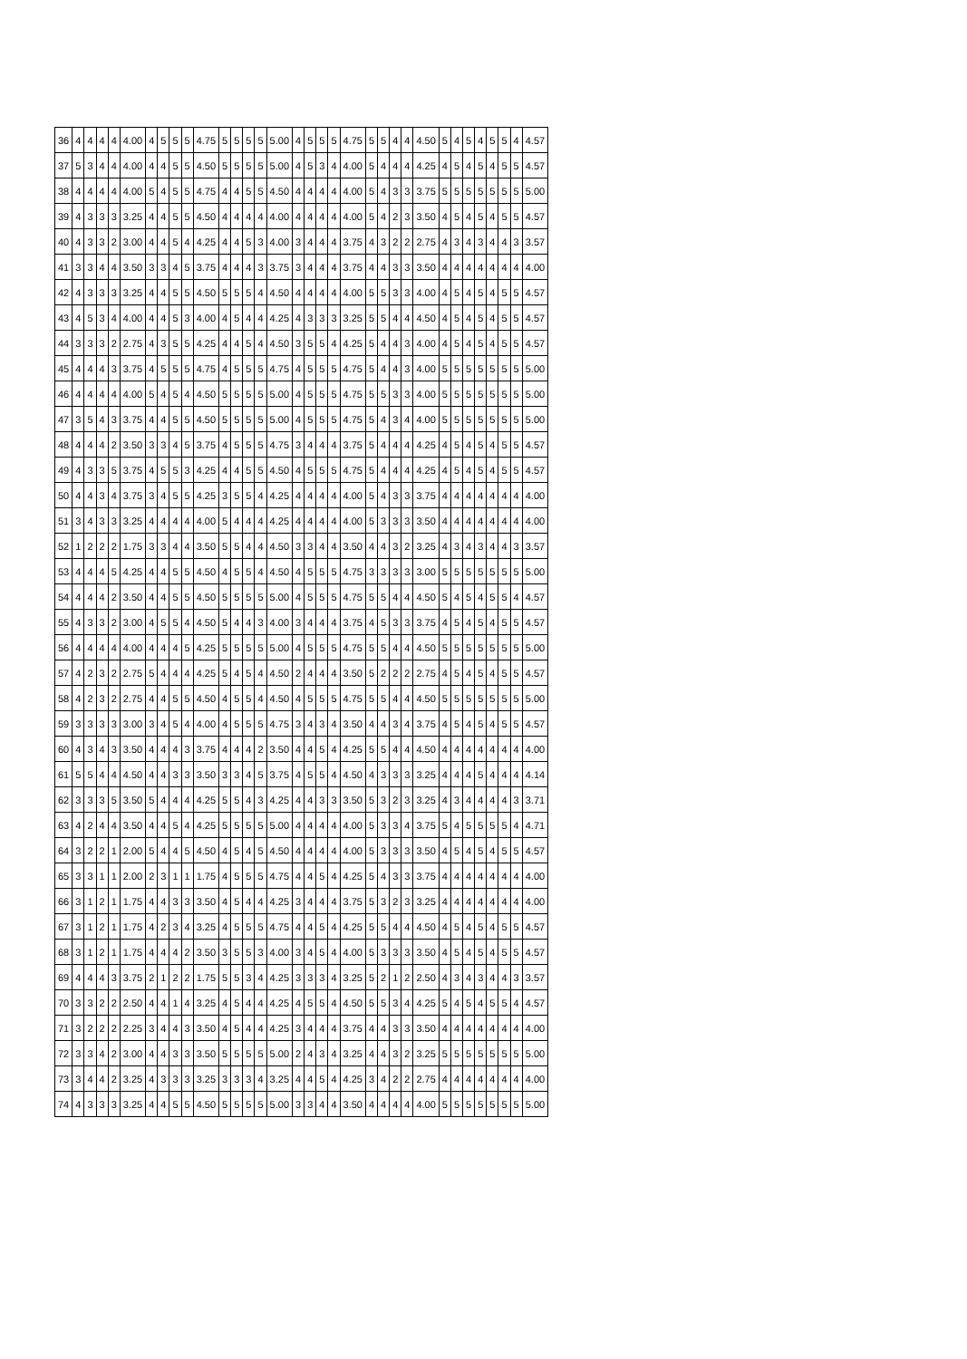| 36 | 4 | 4 | 4 | 4 | 4.00 | 4 | 5 | 5 | 5 | 4.75 | 5 | 5 | 5 | 5 | 5.00 | 4 | 5 | 5 | 5 | 4.75 | 5 | 5 | 4 | 4 | 4.50 | 5 | 4 | 5 | 4 | 5 | 5 | 4 | 4.57 |
| 37 | 5 | 3 | 4 | 4 | 4.00 | 4 | 4 | 5 | 5 | 4.50 | 5 | 5 | 5 | 5 | 5.00 | 4 | 5 | 3 | 4 | 4.00 | 5 | 4 | 4 | 4 | 4.25 | 4 | 5 | 4 | 5 | 4 | 5 | 5 | 4.57 |
| 38 | 4 | 4 | 4 | 4 | 4.00 | 5 | 4 | 5 | 5 | 4.75 | 4 | 4 | 5 | 5 | 4.50 | 4 | 4 | 4 | 4 | 4.00 | 5 | 4 | 3 | 3 | 3.75 | 5 | 5 | 5 | 5 | 5 | 5 | 5 | 5.00 |
| 39 | 4 | 3 | 3 | 3 | 3.25 | 4 | 4 | 5 | 5 | 4.50 | 4 | 4 | 4 | 4 | 4.00 | 4 | 4 | 4 | 4 | 4.00 | 5 | 4 | 2 | 3 | 3.50 | 4 | 5 | 4 | 5 | 4 | 5 | 5 | 4.57 |
| 40 | 4 | 3 | 3 | 2 | 3.00 | 4 | 4 | 5 | 4 | 4.25 | 4 | 4 | 5 | 3 | 4.00 | 3 | 4 | 4 | 4 | 3.75 | 4 | 3 | 2 | 2 | 2.75 | 4 | 3 | 4 | 3 | 4 | 4 | 3 | 3.57 |
| 41 | 3 | 3 | 4 | 4 | 3.50 | 3 | 3 | 4 | 5 | 3.75 | 4 | 4 | 4 | 3 | 3.75 | 3 | 4 | 4 | 4 | 3.75 | 4 | 4 | 3 | 3 | 3.50 | 4 | 4 | 4 | 4 | 4 | 4 | 4 | 4.00 |
| 42 | 4 | 3 | 3 | 3 | 3.25 | 4 | 4 | 5 | 5 | 4.50 | 5 | 5 | 5 | 4 | 4.50 | 4 | 4 | 4 | 4 | 4.00 | 5 | 5 | 3 | 3 | 4.00 | 4 | 5 | 4 | 5 | 4 | 5 | 5 | 4.57 |
| 43 | 4 | 5 | 3 | 4 | 4.00 | 4 | 4 | 5 | 3 | 4.00 | 4 | 5 | 4 | 4 | 4.25 | 4 | 3 | 3 | 3 | 3.25 | 5 | 5 | 4 | 4 | 4.50 | 4 | 5 | 4 | 5 | 4 | 5 | 5 | 4.57 |
| 44 | 3 | 3 | 3 | 2 | 2.75 | 4 | 3 | 5 | 5 | 4.25 | 4 | 4 | 5 | 4 | 4.50 | 3 | 5 | 5 | 4 | 4.25 | 5 | 4 | 4 | 3 | 4.00 | 4 | 5 | 4 | 5 | 4 | 5 | 5 | 4.57 |
| 45 | 4 | 4 | 4 | 3 | 3.75 | 4 | 5 | 5 | 5 | 4.75 | 4 | 5 | 5 | 5 | 4.75 | 4 | 5 | 5 | 5 | 4.75 | 5 | 4 | 4 | 3 | 4.00 | 5 | 5 | 5 | 5 | 5 | 5 | 5 | 5.00 |
| 46 | 4 | 4 | 4 | 4 | 4.00 | 5 | 4 | 5 | 4 | 4.50 | 5 | 5 | 5 | 5 | 5.00 | 4 | 5 | 5 | 5 | 4.75 | 5 | 5 | 3 | 3 | 4.00 | 5 | 5 | 5 | 5 | 5 | 5 | 5 | 5.00 |
| 47 | 3 | 5 | 4 | 3 | 3.75 | 4 | 4 | 5 | 5 | 4.50 | 5 | 5 | 5 | 5 | 5.00 | 4 | 5 | 5 | 5 | 4.75 | 5 | 4 | 3 | 4 | 4.00 | 5 | 5 | 5 | 5 | 5 | 5 | 5 | 5.00 |
| 48 | 4 | 4 | 4 | 2 | 3.50 | 3 | 3 | 4 | 5 | 3.75 | 4 | 5 | 5 | 5 | 4.75 | 3 | 4 | 4 | 4 | 3.75 | 5 | 4 | 4 | 4 | 4.25 | 4 | 5 | 4 | 5 | 4 | 5 | 5 | 4.57 |
| 49 | 4 | 3 | 3 | 5 | 3.75 | 4 | 5 | 5 | 3 | 4.25 | 4 | 4 | 5 | 5 | 4.50 | 4 | 5 | 5 | 5 | 4.75 | 5 | 4 | 4 | 4 | 4.25 | 4 | 5 | 4 | 5 | 4 | 5 | 5 | 4.57 |
| 50 | 4 | 4 | 3 | 4 | 3.75 | 3 | 4 | 5 | 5 | 4.25 | 3 | 5 | 5 | 4 | 4.25 | 4 | 4 | 4 | 4 | 4.00 | 5 | 4 | 3 | 3 | 3.75 | 4 | 4 | 4 | 4 | 4 | 4 | 4 | 4.00 |
| 51 | 3 | 4 | 3 | 3 | 3.25 | 4 | 4 | 4 | 4 | 4.00 | 5 | 4 | 4 | 4 | 4.25 | 4 | 4 | 4 | 4 | 4.00 | 5 | 3 | 3 | 3 | 3.50 | 4 | 4 | 4 | 4 | 4 | 4 | 4 | 4.00 |
| 52 | 1 | 2 | 2 | 2 | 1.75 | 3 | 3 | 4 | 4 | 3.50 | 5 | 5 | 4 | 4 | 4.50 | 3 | 3 | 4 | 4 | 3.50 | 4 | 4 | 3 | 2 | 3.25 | 4 | 3 | 4 | 3 | 4 | 4 | 3 | 3.57 |
| 53 | 4 | 4 | 4 | 5 | 4.25 | 4 | 4 | 5 | 5 | 4.50 | 4 | 5 | 5 | 4 | 4.50 | 4 | 5 | 5 | 5 | 4.75 | 3 | 3 | 3 | 3 | 3.00 | 5 | 5 | 5 | 5 | 5 | 5 | 5 | 5.00 |
| 54 | 4 | 4 | 4 | 2 | 3.50 | 4 | 4 | 5 | 5 | 4.50 | 5 | 5 | 5 | 5 | 5.00 | 4 | 5 | 5 | 5 | 4.75 | 5 | 5 | 4 | 4 | 4.50 | 5 | 4 | 5 | 4 | 5 | 5 | 4 | 4.57 |
| 55 | 4 | 3 | 3 | 2 | 3.00 | 4 | 5 | 5 | 4 | 4.50 | 5 | 4 | 4 | 3 | 4.00 | 3 | 4 | 4 | 4 | 3.75 | 4 | 5 | 3 | 3 | 3.75 | 4 | 5 | 4 | 5 | 4 | 5 | 5 | 4.57 |
| 56 | 4 | 4 | 4 | 4 | 4.00 | 4 | 4 | 4 | 5 | 4.25 | 5 | 5 | 5 | 5 | 5.00 | 4 | 5 | 5 | 5 | 4.75 | 5 | 5 | 4 | 4 | 4.50 | 5 | 5 | 5 | 5 | 5 | 5 | 5 | 5.00 |
| 57 | 4 | 2 | 3 | 2 | 2.75 | 5 | 4 | 4 | 4 | 4.25 | 5 | 4 | 5 | 4 | 4.50 | 2 | 4 | 4 | 4 | 3.50 | 5 | 2 | 2 | 2 | 2.75 | 4 | 5 | 4 | 5 | 4 | 5 | 5 | 4.57 |
| 58 | 4 | 2 | 3 | 2 | 2.75 | 4 | 4 | 5 | 5 | 4.50 | 4 | 5 | 5 | 4 | 4.50 | 4 | 5 | 5 | 5 | 4.75 | 5 | 5 | 4 | 4 | 4.50 | 5 | 5 | 5 | 5 | 5 | 5 | 5 | 5.00 |
| 59 | 3 | 3 | 3 | 3 | 3.00 | 3 | 4 | 5 | 4 | 4.00 | 4 | 5 | 5 | 5 | 4.75 | 3 | 4 | 3 | 4 | 3.50 | 4 | 4 | 3 | 4 | 3.75 | 4 | 5 | 4 | 5 | 4 | 5 | 5 | 4.57 |
| 60 | 4 | 3 | 4 | 3 | 3.50 | 4 | 4 | 4 | 3 | 3.75 | 4 | 4 | 4 | 2 | 3.50 | 4 | 4 | 5 | 4 | 4.25 | 5 | 5 | 4 | 4 | 4.50 | 4 | 4 | 4 | 4 | 4 | 4 | 4 | 4.00 |
| 61 | 5 | 5 | 4 | 4 | 4.50 | 4 | 4 | 3 | 3 | 3.50 | 3 | 3 | 4 | 5 | 3.75 | 4 | 5 | 5 | 4 | 4.50 | 4 | 3 | 3 | 3 | 3.25 | 4 | 4 | 4 | 5 | 4 | 4 | 4 | 4.14 |
| 62 | 3 | 3 | 3 | 5 | 3.50 | 5 | 4 | 4 | 4 | 4.25 | 5 | 5 | 4 | 3 | 4.25 | 4 | 4 | 3 | 3 | 3.50 | 5 | 3 | 2 | 3 | 3.25 | 4 | 3 | 4 | 4 | 4 | 4 | 3 | 3.71 |
| 63 | 4 | 2 | 4 | 4 | 3.50 | 4 | 4 | 5 | 4 | 4.25 | 5 | 5 | 5 | 5 | 5.00 | 4 | 4 | 4 | 4 | 4.00 | 5 | 3 | 3 | 4 | 3.75 | 5 | 4 | 5 | 5 | 5 | 5 | 4 | 4.71 |
| 64 | 3 | 2 | 2 | 1 | 2.00 | 5 | 4 | 4 | 5 | 4.50 | 4 | 5 | 4 | 5 | 4.50 | 4 | 4 | 4 | 4 | 4.00 | 5 | 3 | 3 | 3 | 3.50 | 4 | 5 | 4 | 5 | 4 | 5 | 5 | 4.57 |
| 65 | 3 | 3 | 1 | 1 | 2.00 | 2 | 3 | 1 | 1 | 1.75 | 4 | 5 | 5 | 5 | 4.75 | 4 | 4 | 5 | 4 | 4.25 | 5 | 4 | 3 | 3 | 3.75 | 4 | 4 | 4 | 4 | 4 | 4 | 4 | 4.00 |
| 66 | 3 | 1 | 2 | 1 | 1.75 | 4 | 4 | 3 | 3 | 3.50 | 4 | 5 | 4 | 4 | 4.25 | 3 | 4 | 4 | 4 | 3.75 | 5 | 3 | 2 | 3 | 3.25 | 4 | 4 | 4 | 4 | 4 | 4 | 4 | 4.00 |
| 67 | 3 | 1 | 2 | 1 | 1.75 | 4 | 2 | 3 | 4 | 3.25 | 4 | 5 | 5 | 5 | 4.75 | 4 | 4 | 5 | 4 | 4.25 | 5 | 5 | 4 | 4 | 4.50 | 4 | 5 | 4 | 5 | 4 | 5 | 5 | 4.57 |
| 68 | 3 | 1 | 2 | 1 | 1.75 | 4 | 4 | 4 | 2 | 3.50 | 3 | 5 | 5 | 3 | 4.00 | 3 | 4 | 5 | 4 | 4.00 | 5 | 3 | 3 | 3 | 3.50 | 4 | 5 | 4 | 5 | 4 | 5 | 5 | 4.57 |
| 69 | 4 | 4 | 4 | 3 | 3.75 | 2 | 1 | 2 | 2 | 1.75 | 5 | 5 | 3 | 4 | 4.25 | 3 | 3 | 3 | 4 | 3.25 | 5 | 2 | 1 | 2 | 2.50 | 4 | 3 | 4 | 3 | 4 | 4 | 3 | 3.57 |
| 70 | 3 | 3 | 2 | 2 | 2.50 | 4 | 4 | 1 | 4 | 3.25 | 4 | 5 | 4 | 4 | 4.25 | 4 | 5 | 5 | 4 | 4.50 | 5 | 5 | 3 | 4 | 4.25 | 5 | 4 | 5 | 4 | 5 | 5 | 4 | 4.57 |
| 71 | 3 | 2 | 2 | 2 | 2.25 | 3 | 4 | 4 | 3 | 3.50 | 4 | 5 | 4 | 4 | 4.25 | 3 | 4 | 4 | 4 | 3.75 | 4 | 4 | 3 | 3 | 3.50 | 4 | 4 | 4 | 4 | 4 | 4 | 4 | 4.00 |
| 72 | 3 | 3 | 4 | 2 | 3.00 | 4 | 4 | 3 | 3 | 3.50 | 5 | 5 | 5 | 5 | 5.00 | 2 | 4 | 3 | 4 | 3.25 | 4 | 4 | 3 | 2 | 3.25 | 5 | 5 | 5 | 5 | 5 | 5 | 5 | 5.00 |
| 73 | 3 | 4 | 4 | 2 | 3.25 | 4 | 3 | 3 | 3 | 3.25 | 3 | 3 | 3 | 4 | 3.25 | 4 | 4 | 5 | 4 | 4.25 | 3 | 4 | 2 | 2 | 2.75 | 4 | 4 | 4 | 4 | 4 | 4 | 4 | 4.00 |
| 74 | 4 | 3 | 3 | 3 | 3.25 | 4 | 4 | 5 | 5 | 4.50 | 5 | 5 | 5 | 5 | 5.00 | 3 | 3 | 4 | 4 | 3.50 | 4 | 4 | 4 | 4 | 4.00 | 5 | 5 | 5 | 5 | 5 | 5 | 5 | 5.00 |